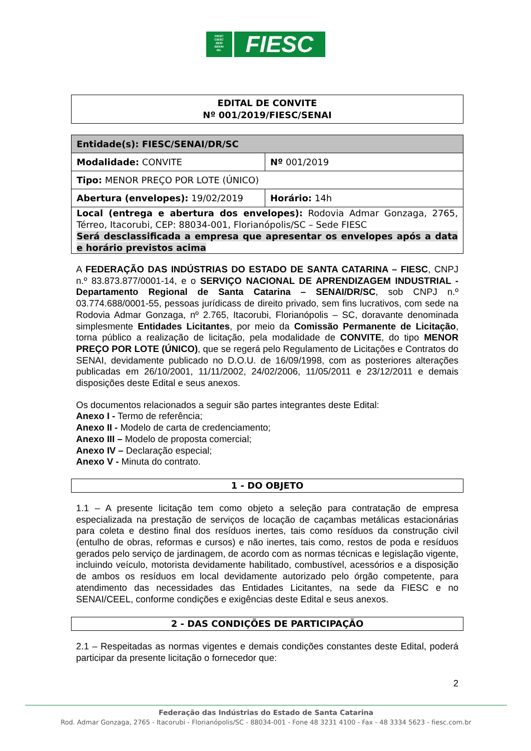FIESC
CIESC
SESI
SENAI
IEL
FIESC
EDITAL DE CONVITE
Nº 001/2019/FIESC/SENAI
| Entidade(s): FIESC/SENAI/DR/SC | |
| Modalidade: CONVITE | Nº 001/2019 |
| Tipo: MENOR PREÇO POR LOTE (ÚNICO) | |
| Abertura (envelopes): 19/02/2019 | Horário: 14h |
| Local (entrega e abertura dos envelopes): Rodovia Admar Gonzaga, 2765, Térreo, Itacorubi, CEP: 88034-001, Florianópolis/SC – Sede FIESC Será desclassificada a empresa que apresentar os envelopes após a data e horário previstos acima | |
A FEDERAÇÃO DAS INDÚSTRIAS DO ESTADO DE SANTA CATARINA – FIESC, CNPJ n.º 83.873.877/0001-14, e o SERVIÇO NACIONAL DE APRENDIZAGEM INDUSTRIAL - Departamento Regional de Santa Catarina – SENAI/DR/SC, sob CNPJ n.º 03.774.688/0001-55, pessoas jurídicass de direito privado, sem fins lucrativos, com sede na Rodovia Admar Gonzaga, nº 2.765, Itacorubi, Florianópolis – SC, doravante denominada simplesmente Entidades Licitantes, por meio da Comissão Permanente de Licitação, torna público a realização de licitação, pela modalidade de CONVITE, do tipo MENOR PREÇO POR LOTE (ÚNICO), que se regerá pelo Regulamento de Licitações e Contratos do SENAI, devidamente publicado no D.O.U. de 16/09/1998, com as posteriores alterações publicadas em 26/10/2001, 11/11/2002, 24/02/2006, 11/05/2011 e 23/12/2011 e demais disposições deste Edital e seus anexos.
Os documentos relacionados a seguir são partes integrantes deste Edital:
Anexo I - Termo de referência;
Anexo II - Modelo de carta de credenciamento;
Anexo III – Modelo de proposta comercial;
Anexo IV – Declaração especial;
Anexo V - Minuta do contrato.
1 - DO OBJETO
1.1 – A presente licitação tem como objeto a seleção para contratação de empresa especializada na prestação de serviços de locação de caçambas metálicas estacionárias para coleta e destino final dos resíduos inertes, tais como resíduos da construção civil (entulho de obras, reformas e cursos) e não inertes, tais como, restos de poda e resíduos gerados pelo serviço de jardinagem, de acordo com as normas técnicas e legislação vigente, incluindo veículo, motorista devidamente habilitado, combustível, acessórios e a disposição de ambos os resíduos em local devidamente autorizado pelo órgão competente, para atendimento das necessidades das Entidades Licitantes, na sede da FIESC e no SENAI/CEEL, conforme condições e exigências deste Edital e seus anexos.
2 - DAS CONDIÇÕES DE PARTICIPAÇÃO
2.1 – Respeitadas as normas vigentes e demais condições constantes deste Edital, poderá participar da presente licitação o fornecedor que:
2
Federação das Indústrias do Estado de Santa Catarina
Rod. Admar Gonzaga, 2765 - Itacorubi - Florianópolis/SC - 88034-001 - Fone 48 3231 4100 - Fax - 48 3334 5623 - fiesc.com.br